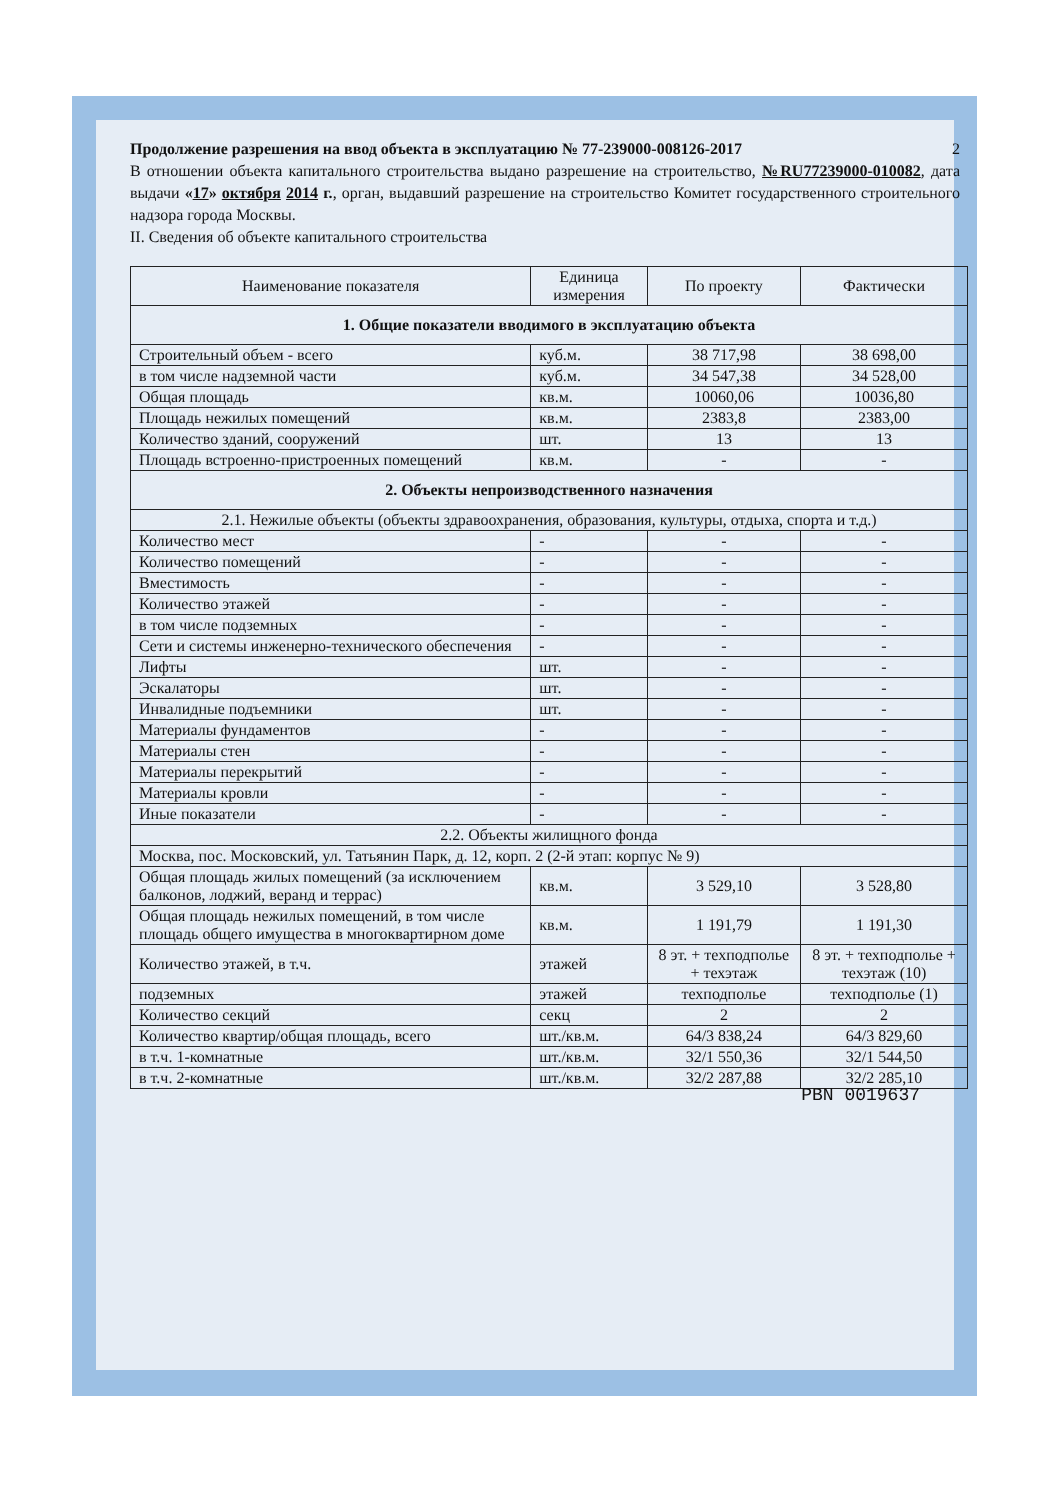Продолжение разрешения на ввод объекта в эксплуатацию № 77-239000-008126-2017 2
В отношении объекта капитального строительства выдано разрешение на строительство, №RU77239000-010082, дата выдачи «17» октября 2014 г., орган, выдавший разрешение на строительство Комитет государственного строительного надзора города Москвы.
II. Сведения об объекте капитального строительства
| Наименование показателя | Единица измерения | По проекту | Фактически |
| --- | --- | --- | --- |
| 1. Общие показатели вводимого в эксплуатацию объекта | | | |
| Строительный объем - всего | куб.м. | 38 717,98 | 38 698,00 |
| в том числе надземной части | куб.м. | 34 547,38 | 34 528,00 |
| Общая площадь | кв.м. | 10060,06 | 10036,80 |
| Площадь нежилых помещений | кв.м. | 2383,8 | 2383,00 |
| Количество зданий, сооружений | шт. | 13 | 13 |
| Площадь встроенно-пристроенных помещений | кв.м. | - | - |
| 2. Объекты непроизводственного назначения | | | |
| 2.1. Нежилые объекты (объекты здравоохранения, образования, культуры, отдыха, спорта и т.д.) | | | |
| Количество мест | - | - | - |
| Количество помещений | - | - | - |
| Вместимость | - | - | - |
| Количество этажей | - | - | - |
| в том числе подземных | - | - | - |
| Сети и системы инженерно-технического обеспечения | - | - | - |
| Лифты | шт. | - | - |
| Эскалаторы | шт. | - | - |
| Инвалидные подъемники | шт. | - | - |
| Материалы фундаментов | - | - | - |
| Материалы стен | - | - | - |
| Материалы перекрытий | - | - | - |
| Материалы кровли | - | - | - |
| Иные показатели | - | - | - |
| 2.2. Объекты жилищного фонда | | | |
| Москва, пос. Московский, ул. Татьянин Парк, д. 12, корп. 2 (2-й этап: корпус № 9) | | | |
| Общая площадь жилых помещений (за исключением балконов, лоджий, веранд и террас) | кв.м. | 3 529,10 | 3 528,80 |
| Общая площадь нежилых помещений, в том числе площадь общего имущества в многоквартирном доме | кв.м. | 1 191,79 | 1 191,30 |
| Количество этажей, в т.ч. | этажей | 8 эт. + техподполье + техэтаж | 8 эт. + техподполье + техэтаж (10) |
| подземных | этажей | техподполье | техподполье (1) |
| Количество секций | секц | 2 | 2 |
| Количество квартир/общая площадь, всего | шт./кв.м. | 64/3 838,24 | 64/3 829,60 |
| в т.ч. 1-комнатные | шт./кв.м. | 32/1 550,36 | 32/1 544,50 |
| в т.ч. 2-комнатные | шт./кв.м. | 32/2 287,88 | 32/2 285,10 |
PBN 0019637